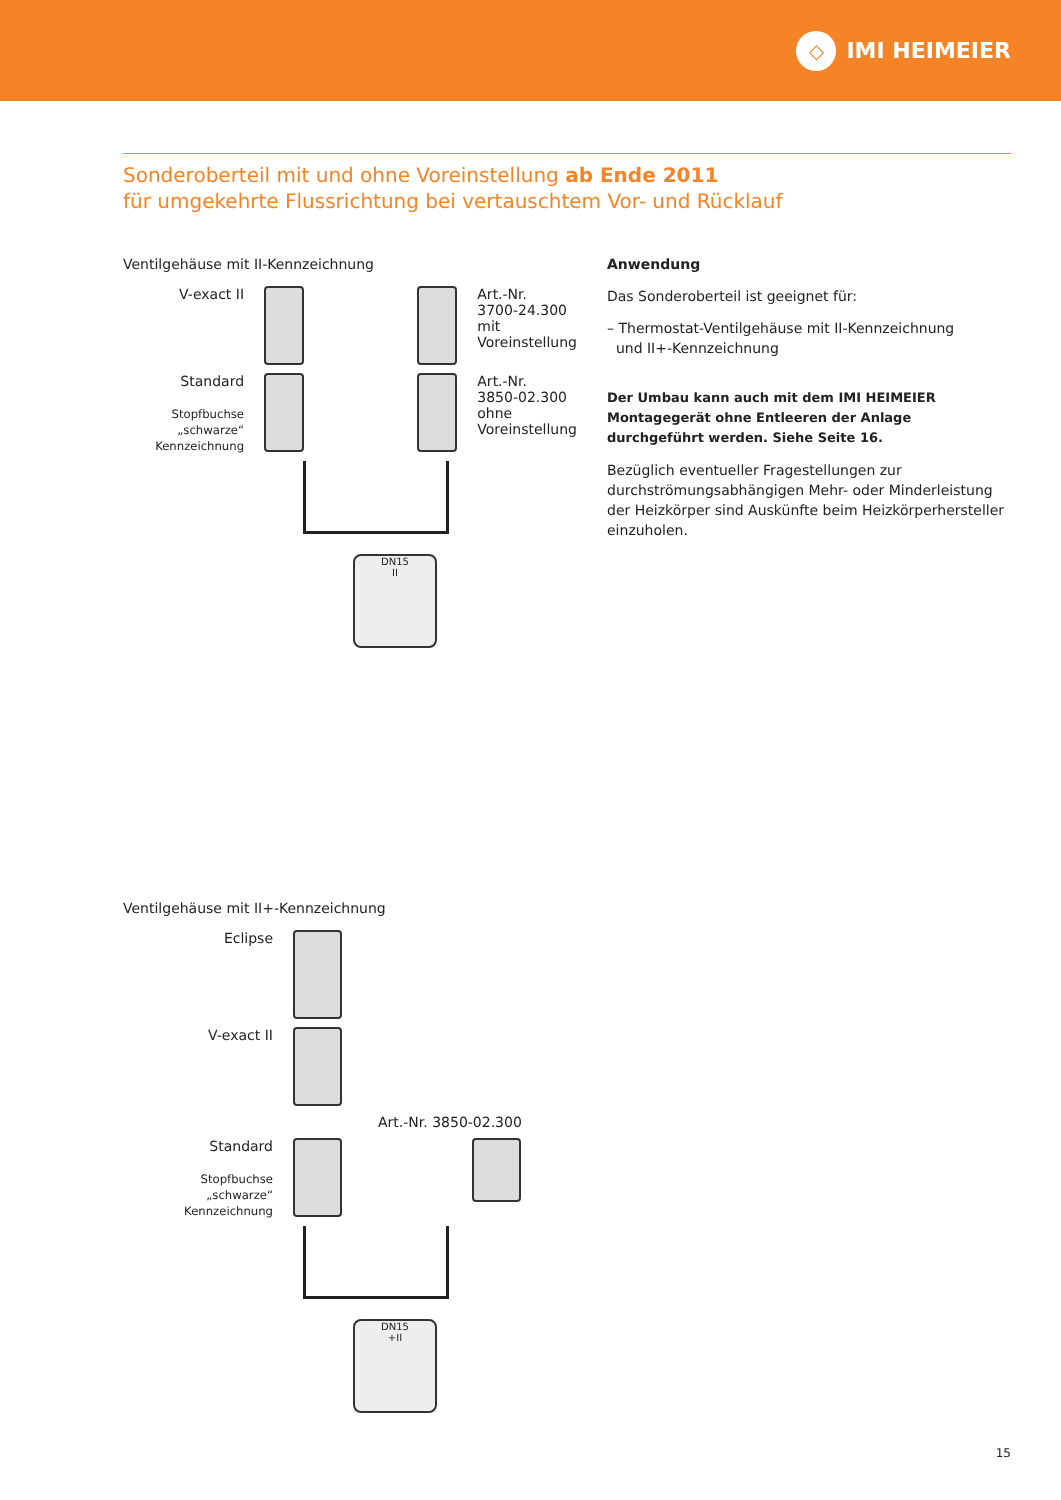◇
IMI HEIMEIER
Sonderoberteil mit und ohne Voreinstellung ab Ende 2011
für umgekehrte Flussrichtung bei vertauschtem Vor- und Rücklauf
Ventilgehäuse mit II-Kennzeichnung
V-exact II Art.-Nr.
3700-24.300
mit
Voreinstellung
Standard
Stopfbuchse
„schwarze“
Kennzeichnung
Art.-Nr.
3850-02.300
ohne
Voreinstellung
DN15
II
Anwendung
Das Sonderoberteil ist geeignet für:
– Thermostat-Ventilgehäuse mit II-Kennzeichnung
und II+-Kennzeichnung
Der Umbau kann auch mit dem IMI HEIMEIER Montagegerät ohne Entleeren der Anlage durchgeführt werden. Siehe Seite 16.
Bezüglich eventueller Fragestellungen zur durchströmungsabhängigen Mehr- oder Minderleistung der Heizkörper sind Auskünfte beim Heizkörperhersteller einzuholen.
Ventilgehäuse mit II+-Kennzeichnung
Eclipse
V-exact II
Art.-Nr. 3850-02.300
Standard
Stopfbuchse
„schwarze“
Kennzeichnung
DN15
+II
15